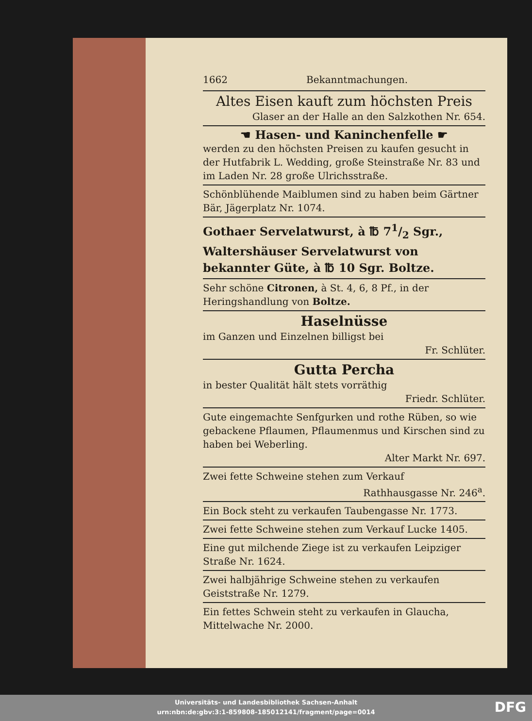1662 Bekanntmachungen.
Altes Eisen kauft zum höchsten Preis
Glaser an der Halle an den Salzkothen Nr. 654.
☚ Hasen- und Kaninchenfelle ☛
werden zu den höchsten Preisen zu kaufen gesucht in der Hutfabrik L. Wedding, große Steinstraße Nr. 83 und im Laden Nr. 28 große Ulrichsstraße.
Schönblühende Maiblumen sind zu haben beim Gärtner Bär, Jägerplatz Nr. 1074.
Gothaer Servelatwurst, à ℔ 71/2 Sgr., Waltershäuser Servelatwurst von bekannter Güte, à ℔ 10 Sgr. Boltze.
Sehr schöne Citronen, à St. 4, 6, 8 Pf., in der Heringshandlung von Boltze.
Haselnüsse
im Ganzen und Einzelnen billigst bei
Fr. Schlüter.
Gutta Percha
in bester Qualität hält stets vorräthig
Friedr. Schlüter.
Gute eingemachte Senfgurken und rothe Rüben, so wie gebackene Pflaumen, Pflaumenmus und Kirschen sind zu haben bei Weberling.
Alter Markt Nr. 697.
Zwei fette Schweine stehen zum Verkauf
Rathhausgasse Nr. 246<sup>a</sup>.
Ein Bock steht zu verkaufen Taubengasse Nr. 1773.
Zwei fette Schweine stehen zum Verkauf Lucke 1405.
Eine gut milchende Ziege ist zu verkaufen Leipziger Straße Nr. 1624.
Zwei halbjährige Schweine stehen zu verkaufen Geiststraße Nr. 1279.
Ein fettes Schwein steht zu verkaufen in Glaucha, Mittelwache Nr. 2000.
Universitäts- und Landesbibliothek Sachsen-Anhalt
urn:nbn:de:gbv:3:1-859808-185012141/fragment/page=0014
DFG